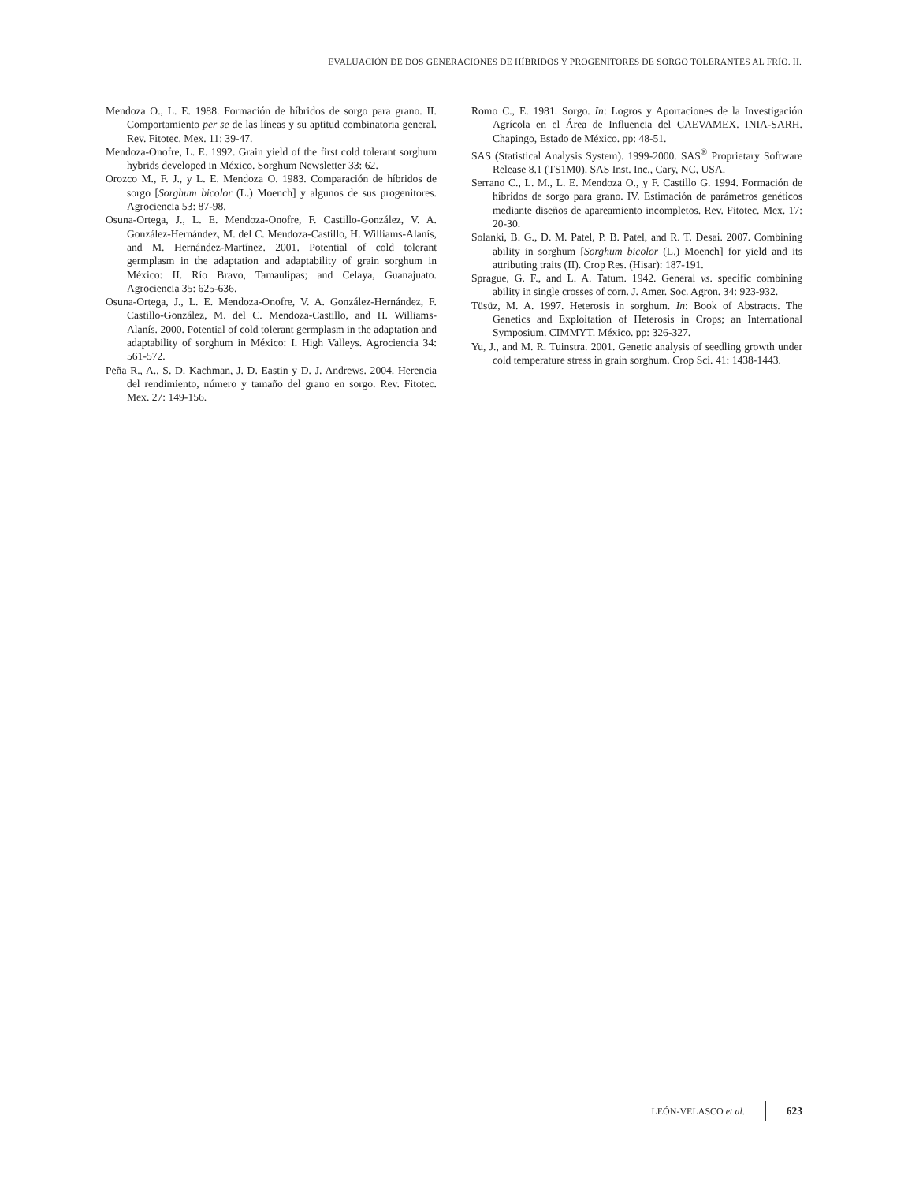EVALUACIÓN DE DOS GENERACIONES DE HÍBRIDOS Y PROGENITORES DE SORGO TOLERANTES AL FRÍO. II.
Mendoza O., L. E. 1988. Formación de híbridos de sorgo para grano. II. Comportamiento per se de las líneas y su aptitud combinatoria general. Rev. Fitotec. Mex. 11: 39-47.
Mendoza-Onofre, L. E. 1992. Grain yield of the first cold tolerant sorghum hybrids developed in México. Sorghum Newsletter 33: 62.
Orozco M., F. J., y L. E. Mendoza O. 1983. Comparación de híbridos de sorgo [Sorghum bicolor (L.) Moench] y algunos de sus progenitores. Agrociencia 53: 87-98.
Osuna-Ortega, J., L. E. Mendoza-Onofre, F. Castillo-González, V. A. González-Hernández, M. del C. Mendoza-Castillo, H. Williams-Alanís, and M. Hernández-Martínez. 2001. Potential of cold tolerant germplasm in the adaptation and adaptability of grain sorghum in México: II. Río Bravo, Tamaulipas; and Celaya, Guanajuato. Agrociencia 35: 625-636.
Osuna-Ortega, J., L. E. Mendoza-Onofre, V. A. González-Hernández, F. Castillo-González, M. del C. Mendoza-Castillo, and H. Williams-Alanís. 2000. Potential of cold tolerant germplasm in the adaptation and adaptability of sorghum in México: I. High Valleys. Agrociencia 34: 561-572.
Peña R., A., S. D. Kachman, J. D. Eastin y D. J. Andrews. 2004. Herencia del rendimiento, número y tamaño del grano en sorgo. Rev. Fitotec. Mex. 27: 149-156.
Romo C., E. 1981. Sorgo. In: Logros y Aportaciones de la Investigación Agrícola en el Área de Influencia del CAEVAMEX. INIA-SARH. Chapingo, Estado de México. pp: 48-51.
SAS (Statistical Analysis System). 1999-2000. SAS<sup>®</sup> Proprietary Software Release 8.1 (TS1M0). SAS Inst. Inc., Cary, NC, USA.
Serrano C., L. M., L. E. Mendoza O., y F. Castillo G. 1994. Formación de híbridos de sorgo para grano. IV. Estimación de parámetros genéticos mediante diseños de apareamiento incompletos. Rev. Fitotec. Mex. 17: 20-30.
Solanki, B. G., D. M. Patel, P. B. Patel, and R. T. Desai. 2007. Combining ability in sorghum [Sorghum bicolor (L.) Moench] for yield and its attributing traits (II). Crop Res. (Hisar): 187-191.
Sprague, G. F., and L. A. Tatum. 1942. General vs. specific combining ability in single crosses of corn. J. Amer. Soc. Agron. 34: 923-932.
Tüsüz, M. A. 1997. Heterosis in sorghum. In: Book of Abstracts. The Genetics and Exploitation of Heterosis in Crops; an International Symposium. CIMMYT. México. pp: 326-327.
Yu, J., and M. R. Tuinstra. 2001. Genetic analysis of seedling growth under cold temperature stress in grain sorghum. Crop Sci. 41: 1438-1443.
LEÓN-VELASCO et al. 623